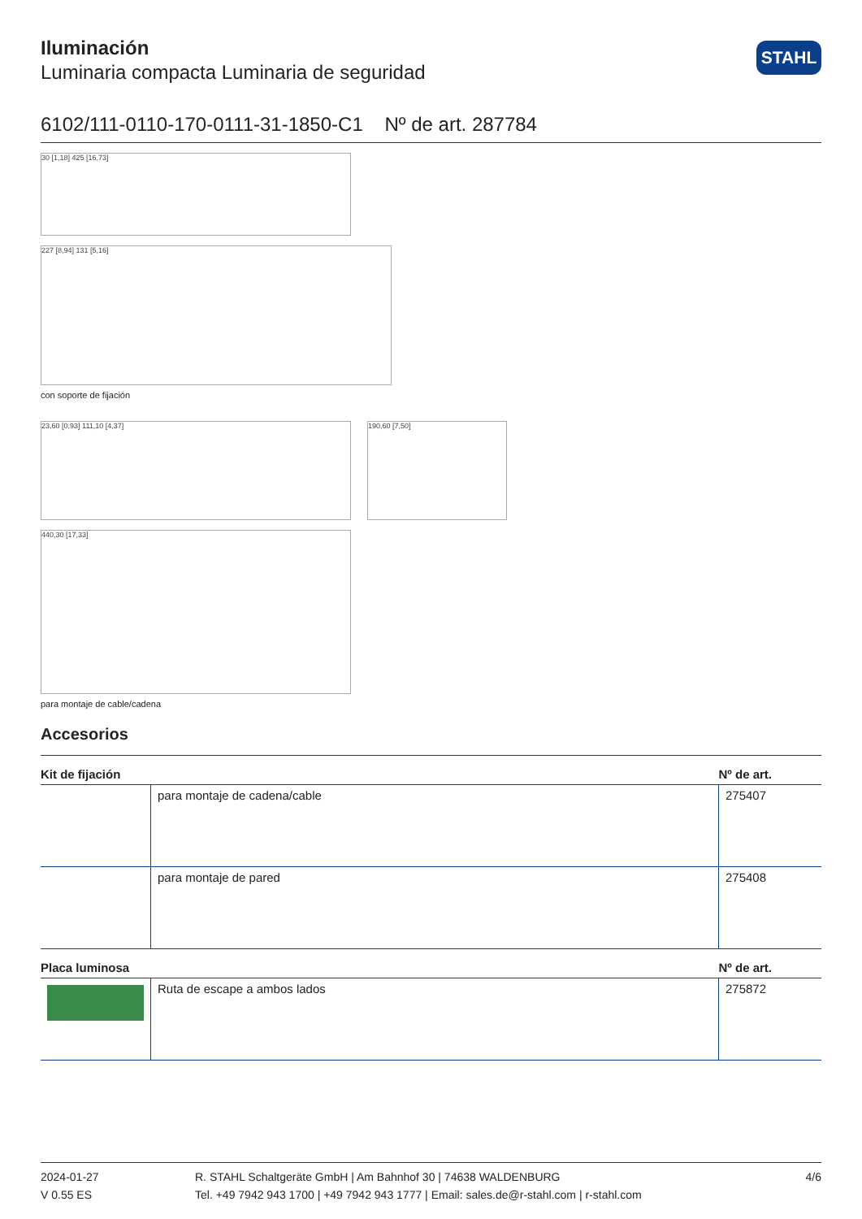Iluminación
Luminaria compacta Luminaria de seguridad
STAHL
6102/111-0110-170-0111-31-1850-C1 Nº de art. 287784
30 [1,18] 425 [16,73]
227 [8,94] 131 [5,16]
con soporte de fijación
23,60 [0,93] 111,10 [4,37] 190,60 [7,50]
440,30 [17,33]
para montaje de cable/cadena
Accesorios
| Kit de fijación | | Nº de art. |
| --- | --- | --- |
| | para montaje de cadena/cable | 275407 |
| | para montaje de pared | 275408 |
| Placa luminosa | | Nº de art. |
| | Ruta de escape a ambos lados | 275872 |
2024-01-27
V 0.55 ES
R. STAHL Schaltgeräte GmbH | Am Bahnhof 30 | 74638 WALDENBURG
Tel. +49 7942 943 1700 | +49 7942 943 1777 | Email: sales.de@r-stahl.com | r-stahl.com
4/6